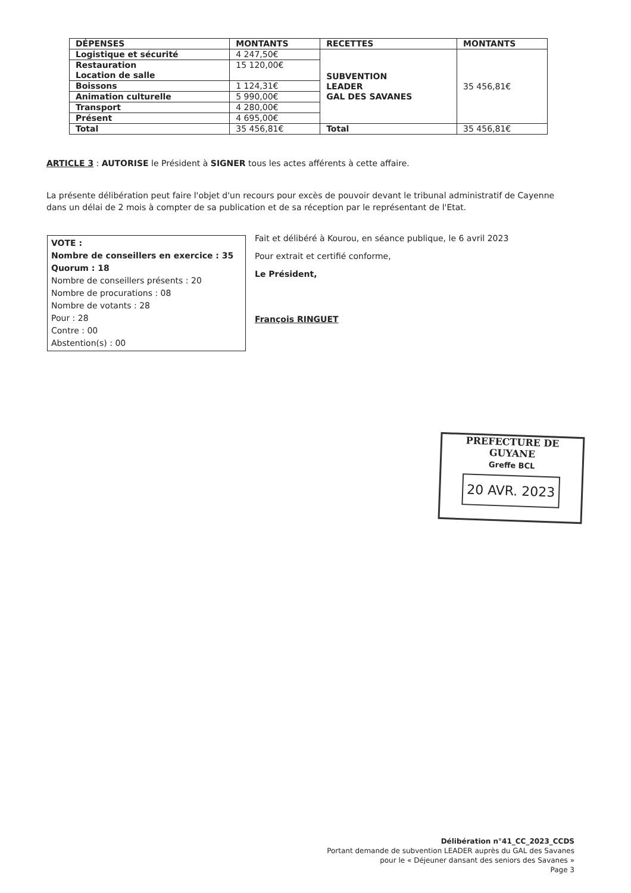| DÉPENSES | MONTANTS | RECETTES | MONTANTS |
| --- | --- | --- | --- |
| Logistique et sécurité | 4 247,50€ | SUBVENTION LEADER GAL DES SAVANES | 35 456,81€ |
| Restauration Location de salle | 15 120,00€ | | |
| Boissons | 1 124,31€ | | |
| Animation culturelle | 5 990,00€ | | |
| Transport | 4 280,00€ | | |
| Présent | 4 695,00€ | | |
| Total | 35 456,81€ | Total | 35 456,81€ |
ARTICLE 3 : AUTORISE le Président à SIGNER tous les actes afférents à cette affaire.
La présente délibération peut faire l'objet d'un recours pour excès de pouvoir devant le tribunal administratif de Cayenne dans un délai de 2 mois à compter de sa publication et de sa réception par le représentant de l'Etat.
VOTE :
Nombre de conseillers en exercice : 35
Quorum : 18
Nombre de conseillers présents : 20
Nombre de procurations : 08
Nombre de votants : 28
Pour : 28
Contre : 00
Abstention(s) : 00
Fait et délibéré à Kourou, en séance publique, le 6 avril 2023
Pour extrait et certifié conforme,
Le Président,
François RINGUET
PREFECTURE DE GUYANE
Greffe BCL
20 AVR. 2023
Délibération n°41_CC_2023_CCDS
Portant demande de subvention LEADER auprès du GAL des Savanes
pour le « Déjeuner dansant des seniors des Savanes »
Page 3